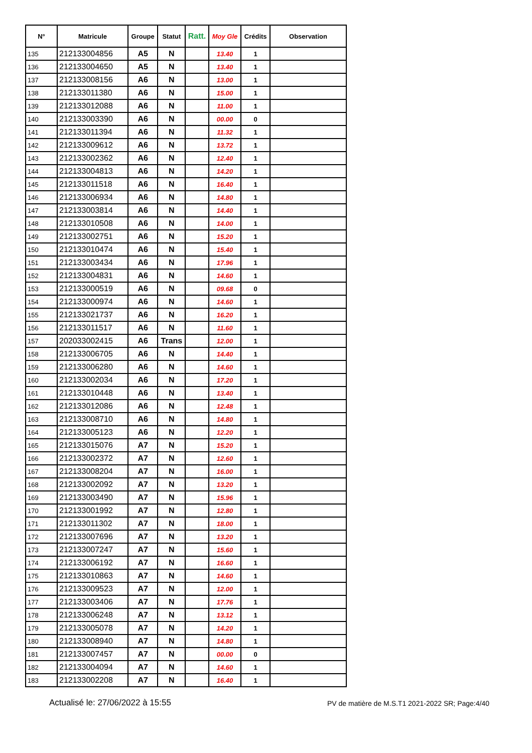| N° | Matricule | Groupe | Statut | Ratt. | Moy Gle | Crédits | Observation |
| --- | --- | --- | --- | --- | --- | --- | --- |
| 135 | 212133004856 | A5 | N | | 13.40 | 1 | |
| 136 | 212133004650 | A5 | N | | 13.40 | 1 | |
| 137 | 212133008156 | A6 | N | | 13.00 | 1 | |
| 138 | 212133011380 | A6 | N | | 15.00 | 1 | |
| 139 | 212133012088 | A6 | N | | 11.00 | 1 | |
| 140 | 212133003390 | A6 | N | | 00.00 | 0 | |
| 141 | 212133011394 | A6 | N | | 11.32 | 1 | |
| 142 | 212133009612 | A6 | N | | 13.72 | 1 | |
| 143 | 212133002362 | A6 | N | | 12.40 | 1 | |
| 144 | 212133004813 | A6 | N | | 14.20 | 1 | |
| 145 | 212133011518 | A6 | N | | 16.40 | 1 | |
| 146 | 212133006934 | A6 | N | | 14.80 | 1 | |
| 147 | 212133003814 | A6 | N | | 14.40 | 1 | |
| 148 | 212133010508 | A6 | N | | 14.00 | 1 | |
| 149 | 212133002751 | A6 | N | | 15.20 | 1 | |
| 150 | 212133010474 | A6 | N | | 15.40 | 1 | |
| 151 | 212133003434 | A6 | N | | 17.96 | 1 | |
| 152 | 212133004831 | A6 | N | | 14.60 | 1 | |
| 153 | 212133000519 | A6 | N | | 09.68 | 0 | |
| 154 | 212133000974 | A6 | N | | 14.60 | 1 | |
| 155 | 212133021737 | A6 | N | | 16.20 | 1 | |
| 156 | 212133011517 | A6 | N | | 11.60 | 1 | |
| 157 | 202033002415 | A6 | Trans | | 12.00 | 1 | |
| 158 | 212133006705 | A6 | N | | 14.40 | 1 | |
| 159 | 212133006280 | A6 | N | | 14.60 | 1 | |
| 160 | 212133002034 | A6 | N | | 17.20 | 1 | |
| 161 | 212133010448 | A6 | N | | 13.40 | 1 | |
| 162 | 212133012086 | A6 | N | | 12.48 | 1 | |
| 163 | 212133008710 | A6 | N | | 14.80 | 1 | |
| 164 | 212133005123 | A6 | N | | 12.20 | 1 | |
| 165 | 212133015076 | A7 | N | | 15.20 | 1 | |
| 166 | 212133002372 | A7 | N | | 12.60 | 1 | |
| 167 | 212133008204 | A7 | N | | 16.00 | 1 | |
| 168 | 212133002092 | A7 | N | | 13.20 | 1 | |
| 169 | 212133003490 | A7 | N | | 15.96 | 1 | |
| 170 | 212133001992 | A7 | N | | 12.80 | 1 | |
| 171 | 212133011302 | A7 | N | | 18.00 | 1 | |
| 172 | 212133007696 | A7 | N | | 13.20 | 1 | |
| 173 | 212133007247 | A7 | N | | 15.60 | 1 | |
| 174 | 212133006192 | A7 | N | | 16.60 | 1 | |
| 175 | 212133010863 | A7 | N | | 14.60 | 1 | |
| 176 | 212133009523 | A7 | N | | 12.00 | 1 | |
| 177 | 212133003406 | A7 | N | | 17.76 | 1 | |
| 178 | 212133006248 | A7 | N | | 13.12 | 1 | |
| 179 | 212133005078 | A7 | N | | 14.20 | 1 | |
| 180 | 212133008940 | A7 | N | | 14.80 | 1 | |
| 181 | 212133007457 | A7 | N | | 00.00 | 0 | |
| 182 | 212133004094 | A7 | N | | 14.60 | 1 | |
| 183 | 212133002208 | A7 | N | | 16.40 | 1 | |
Actualisé le: 27/06/2022 à 15:55 PV de matière de M.S.T1 2021-2022 SR; Page:4/40